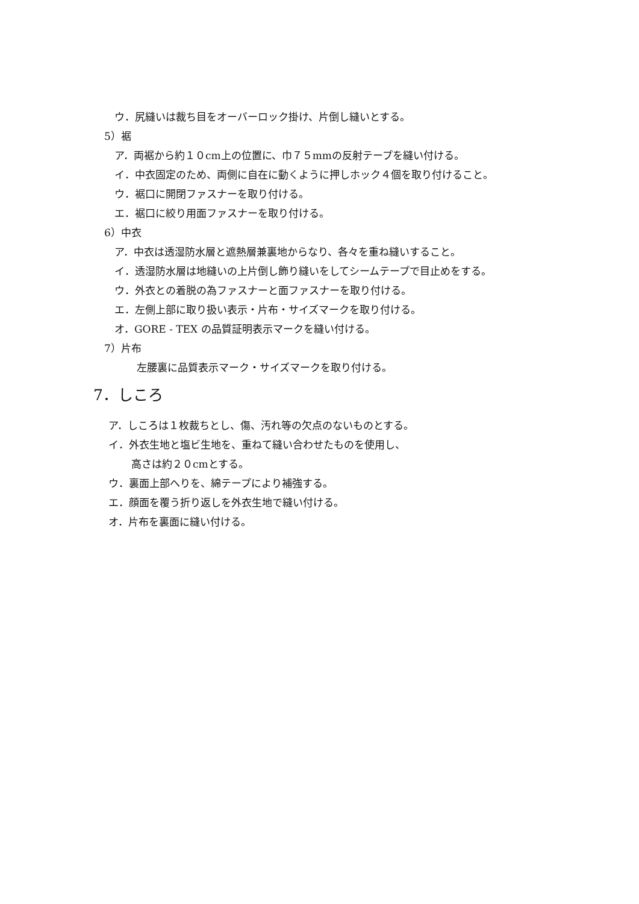ウ．尻縫いは裁ち目をオーバーロック掛け、片倒し縫いとする。
5）裾
ア．両裾から約１０cm上の位置に、巾７５mmの反射テープを縫い付ける。
イ．中衣固定のため、両側に自在に動くように押しホック４個を取り付けること。
ウ．裾口に開閉ファスナーを取り付ける。
エ．裾口に絞り用面ファスナーを取り付ける。
6）中衣
ア．中衣は透湿防水層と遮熱層兼裏地からなり、各々を重ね縫いすること。
イ．透湿防水層は地縫いの上片倒し飾り縫いをしてシームテープで目止めをする。
ウ．外衣との着脱の為ファスナーと面ファスナーを取り付ける。
エ．左側上部に取り扱い表示・片布・サイズマークを取り付ける。
オ．GORE - TEX の品質証明表示マークを縫い付ける。
7）片布
左腰裏に品質表示マーク・サイズマークを取り付ける。
7．しころ
ア．しころは１枚裁ちとし、傷、汚れ等の欠点のないものとする。
イ．外衣生地と塩ビ生地を、重ねて縫い合わせたものを使用し、
高さは約２０cmとする。
ウ．裏面上部へりを、綿テープにより補強する。
エ．顔面を覆う折り返しを外衣生地で縫い付ける。
オ．片布を裏面に縫い付ける。